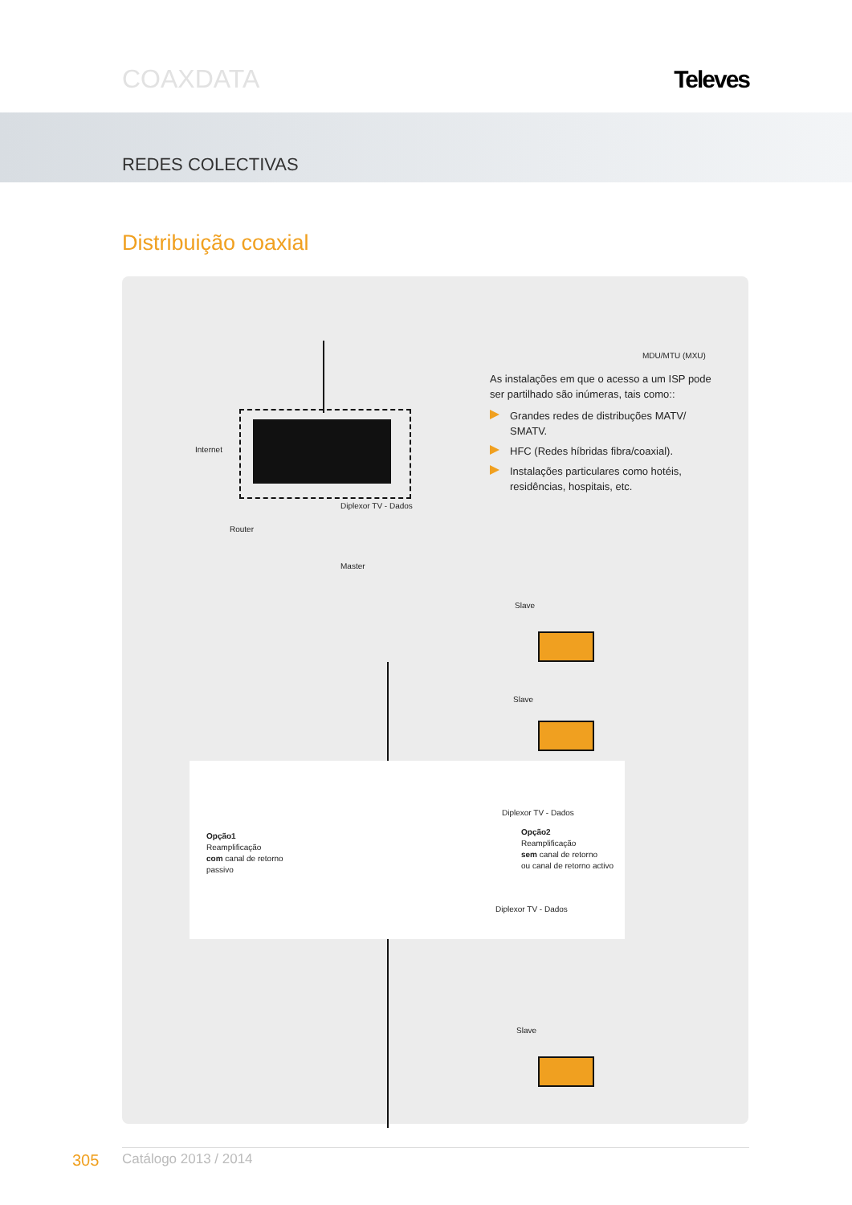COAXDATA Televes
REDES COLECTIVAS
Distribuição coaxial
Internet
Router
Master
Diplexor TV - Dados
MDU/MTU (MXU)
Slave
Slave
Slave
Opção1
Reamplificação
com canal de retorno
passivo
Diplexor TV - Dados
Opção2
Reamplificação
sem canal de retorno
ou canal de retorno activo
Diplexor TV - Dados
As instalações em que o acesso a um ISP pode ser partilhado são inúmeras, tais como::
Grandes redes de distribuções MATV/ SMATV.
HFC (Redes híbridas fibra/coaxial).
Instalações particulares como hotéis, residências, hospitais, etc.
305 Catálogo 2013 / 2014